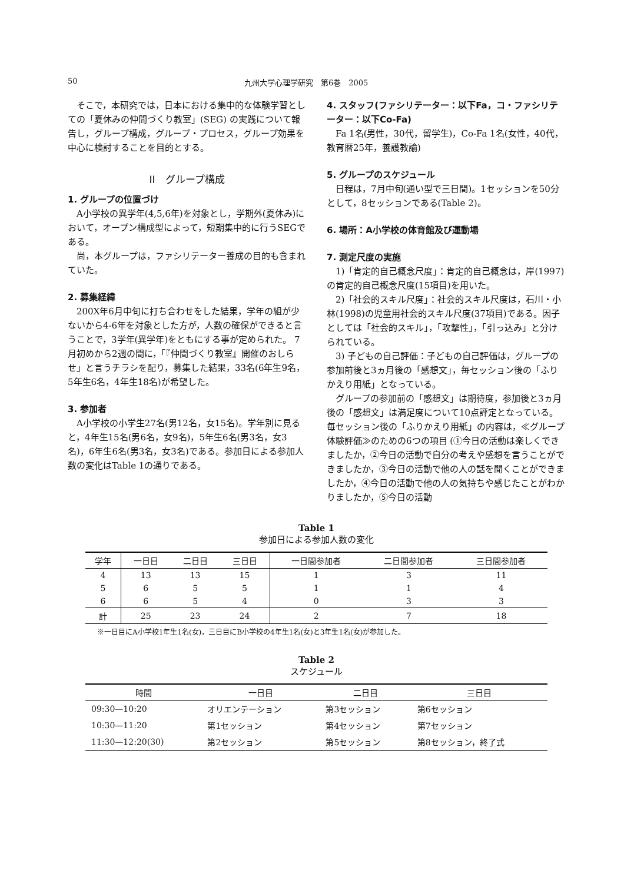50 九州大学心理学研究　第6巻　2005
そこで，本研究では，日本における集中的な体験学習としての「夏休みの仲間づくり教室」(SEG) の実践について報告し，グループ構成，グループ・プロセス，グループ効果を中心に検討することを目的とする。
II　グループ構成
1. グループの位置づけ
A小学校の異学年(4,5,6年)を対象とし，学期外(夏休み)において，オープン構成型によって，短期集中的に行うSEGである。
尚，本グループは，ファシリテーター養成の目的も含まれていた。
2. 募集経緯
200X年6月中旬に打ち合わせをした結果，学年の組が少ないから4-6年を対象とした方が，人数の確保ができると言うことで，3学年(異学年)をともにする事が定められた。 7月初めから2週の間に，「『仲間づくり教室』開催のおしらせ」と言うチラシを配り，募集した結果，33名(6年生9名，5年生6名，4年生18名)が希望した。
3. 参加者
A小学校の小学生27名(男12名，女15名)。学年別に見ると，4年生15名(男6名，女9名)，5年生6名(男3名，女3名)，6年生6名(男3名，女3名)である。参加日による参加人数の変化はTable 1の通りである。
4. スタッフ(ファシリテーター：以下Fa，コ・ファシリテーター：以下Co-Fa)
Fa 1名(男性，30代，留学生)，Co-Fa 1名(女性，40代，教育暦25年，養護教諭)
5. グループのスケジュール
日程は，7月中旬(通い型で三日間)。1セッションを50分として，8セッションである(Table 2)。
6. 場所：A小学校の体育館及び運動場
7. 測定尺度の実施
1)「肯定的自己概念尺度」：肯定的自己概念は，岸(1997)の肯定的自己概念尺度(15項目)を用いた。
2)「社会的スキル尺度」：社会的スキル尺度は，石川・小林(1998)の児童用社会的スキル尺度(37項目)である。因子としては「社会的スキル」，「攻撃性」，「引っ込み」と分けられている。
3) 子どもの自己評価：子どもの自己評価は，グループの参加前後と3ヵ月後の「感想文」，毎セッション後の「ふりかえり用紙」となっている。
グループの参加前の「感想文」は期待度，参加後と3ヵ月後の「感想文」は満足度について10点評定となっている。毎セッション後の「ふりかえり用紙」の内容は，≪グループ体験評価≫のための6つの項目 (①今日の活動は楽しくできましたか，②今日の活動で自分の考えや感想を言うことができましたか，③今日の活動で他の人の話を聞くことができましたか，④今日の活動で他の人の気持ちや感じたことがわかりましたか，⑤今日の活動
Table 1
参加日による参加人数の変化
| 学年 | 一日目 | 二日目 | 三日目 | 一日間参加者 | 二日間参加者 | 三日間参加者 |
| --- | --- | --- | --- | --- | --- | --- |
| 4 | 13 | 13 | 15 | 1 | 3 | 11 |
| 5 | 6 | 5 | 5 | 1 | 1 | 4 |
| 6 | 6 | 5 | 4 | 0 | 3 | 3 |
| 計 | 25 | 23 | 24 | 2 | 7 | 18 |
※一日目にA小学校1年生1名(女)，三日目にB小学校の4年生1名(女)と3年生1名(女)が参加した。
Table 2
スケジュール
| 時間 | 一日目 | 二日目 | 三日目 |
| --- | --- | --- | --- |
| 09:30—10:20 | オリエンテーション | 第3セッション | 第6セッション |
| 10:30—11:20 | 第1セッション | 第4セッション | 第7セッション |
| 11:30—12:20(30) | 第2セッション | 第5セッション | 第8セッション，終了式 |